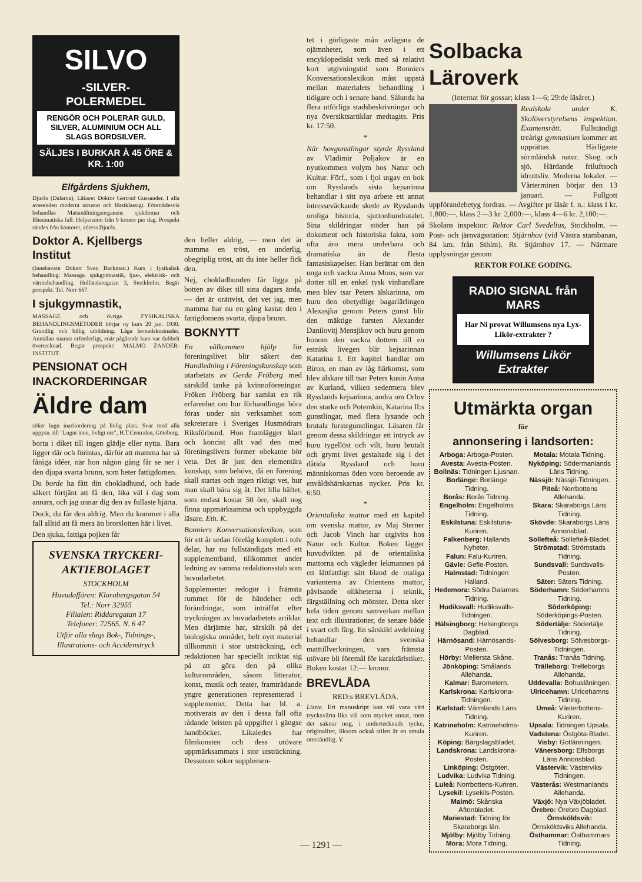SILVO
-SILVER-
POLERMEDEL
RENGÖR OCH POLERAR GULD, SILVER, ALUMINIUM OCH ALL SLAGS BORDSILVER.
SÄLJES I BURKAR À 45 ÖRE & KR. 1:00
Elfgårdens Sjukhem,
Djurås (Dalarna), Läkare: Doktor Gertrud Gussander. I alla avseenden modernt utrustat och förstklassigt. Företrädesvis behandlas Matsmältningsorganens sjukdomar och Rheumatiska fall. Helpension från 9 kronor per dag. Prospekt sändes från kontoret, adress Djurås.
Doktor A. Kjellbergs Institut
(Innehavare Doktor Sven Backman.) Kurs i fysikalisk behandling: Massage, sjukgymnastik, ljus-, elektrisk- och värmebehandling. Holländaregatan 3, Stockholm. Begär prospekt. Tel. Norr 667.
I sjukgymnastik,
MASSAGE och övriga FYSIKALISKA BEHANDLINGSMETODER börjar ny kurs 20 jan. 1930. Grundlig och billig utbildning. Låga levnadskostnader. Anmälan snarast erforderligt, enär pågående kurs var dubbelt övertecknad. Begär prospekt! MALMÖ ZANDER-INSTITUT.
PENSIONAT OCH INACKORDERINGAR
Äldre dam
söker lugn inackordering på livlig plats. Svar med alla uppysn. till "Lugnt inne, livligt ute", H.T.Centralen, Göteborg.
borta i diket till ingen glädje eller nytta. Bara ligger där och förintas, därför att mamma har så fåniga idéer, när hon någon gång får se ner i den djupa svarta brunn, som heter fattigdomen.
Du borde ha fått din chokladhund, och hade säkert förtjänt att få den, lika väl i dag som annars, och jag unnar dig den av fullaste hjärta.
Dock, du får den aldrig. Men du kommer i alla fall alltid att få mera än brorslotten här i livet.
Den sjuka, fattiga pojken får
SVENSKA TRYCKERI-AKTIEBOLAGET
STOCKHOLM
Huvudaffären: Klarabergsgatan 54
Tel.: Norr 32955
Filialen: Riddaregatan 17
Telefoner: 72565. N. 6 47
Utför alla slags Bok-, Tidnings-, Illustrations- och Accidenstryck
den heller aldrig, — men det är mamma en tröst, en underlig, obegriplig tröst, att du inte heller fick den.
Nej, chokladhunden får ligga på botten av diket till sina dagars ända, — det är orättvist, det vet jag, men mamma har nu en gång kastat den i fattigdomens svarta, djupa brunn.
BOKNYTT
En välkommen hjälp för föreningslivet blir säkert den Handledning i Föreningskunskap som utarbetats av Gerda Fröberg med särskild tanke på kvinnoföreningar. Fröken Fröberg har samlat en rik erfarenhet om hur förhandlingar böra föras under sin verksamhet som sekreterare i Sveriges Husmödrars Riksförbund. Hon framlägger klart och koncist allt vad den med föreningslivets former obekante bör veta. Det är just den elementära kunskap, som behövs, då en förening skall startas och ingen riktigt vet, hur man skall bära sig åt. Det lilla häftet, som endast kostar 50 öre, skall nog finna uppmärksamma och uppbyggda läsare. Eth. K.
Bonniers Konversationslexikon, som för ett år sedan förelåg komplett i tolv delar, har nu fullständigats med ett supplementband, tillkommet under ledning av samma redaktionsstab som huvudarbetet.
Supplementet redogör i främsta rummet för de händelser och förändringar, som inträffat efter tryckningen av huvudarbetets artiklar. Men därjämte har, särskilt på det biologiska området, helt nytt material tillkommit i stor utsträckning, och redaktionen har speciellt inriktat sig på att göra den på olika kulturområden, såsom litteratur, konst, musik och teater, framträdande yngre generationen representerad i supplementet. Detta har bl. a. motiverats av den i dessa fall ofta rådande bristen på uppgifter i gängse handböcker. Likaledes har filmkonsten och dess utövare uppmärksammats i stor utsträckning. Dessutom söker supplemen-
tet i görligaste mån avlägsna de ojämnheter, som även i ett encyklopediskt verk med så relativt kort utgivningstid som Bonniers Konversationslexikon måst uppstå mellan materialets behandling i tidigare och i senare band. Sålunda ha flera utförliga stadsbeskrivningar och nya översiktsartiklar medtagits. Pris kr. 17:50.
*
När hovgunstlingar styrde Ryssland av Vladimir Poljakov är en nyutkommen volym hos Natur och Kultur. Förf., som i fjol utgav en bok om Rysslands sista kejsarinna behandlar i sitt nya arbete ett annat intresseväckande skede av Rysslands oroliga historia, sjuttonhundratalet. Sina skildringar stöder han på dokument och historiska fakta, som ofta äro mera underbara och dramatiska än de flesta fantasiskapelser. Han berättar om den unga och vackra Anna Mons, som var dotter till en enkel tysk vinhandlare men blev tsar Peters älskarinna, om huru den obetydlige bagarlärlingen Alexasjka genom Peters gunst blir den mäktige fursten Alexander Danilovitj Mensjikov och huru genom honom den vackra dottern till en estnisk livegen blir kejsarinnan Katarina I. Ett kapitel handlar om Biron, en man av låg härkomst, som blev älskare till tsar Peters kusin Anna av Kurland, vilken sedermera blev Rysslands kejsarinna, andra om Orlov den starke och Potemkin, Katarina II:s gunstlingar, med flera lysande och brutala furstegunstlingar. Läsaren får genom dessa skildringar ett intryck av huru tygellöst och vilt, huru brutalt och grymt livet gestaltade sig i det dåtida Ryssland och huru människornas öden voro beroende av envåldshärskarnas nycker. Pris kr. 6:50.
*
Orientaliska mattor med ett kapitel om svenska mattor, av Maj Sterner och Jacob Vinch har utgivits hos Natur och Kultur. Boken lägger huvudvikten på de orientaliska mattorna och vägleder lekmannen på ett lättfattligt sätt bland de otaliga varianterna av Orientens mattor, påvisande olikheterna i teknik, färgställning och mönster. Detta sker hela tiden genom samverkan mellan text och illustrationer, de senare både i svart och färg. En särskild avdelning behandlar den svenska matttillverkningen, vars främsta utövare bli föremål för karaktäristiker. Boken kostar 12:— kronor.
BREVLÅDA
RED:s BREVLÅDA.
Lizzie. Ert manuskript kan väl vara värt trycksvärta lika väl som mycket annat, men det saknar nog, i undertecknads tycke, originalitet, liksom också stilen är en smula omständlig. V.
Solbacka Läroverk
(Internat för gossar; klass 1—6; 29:de läsåret.)
Realskola under K. Skolöverstyrelsens inspektion. Examensrätt. Fullständigt treårigt gymnasium kommer att upprättas. Härligaste sörmländsk natur. Skog och sjö. Härdande friluftsoch idrottsliv. Moderna lokaler. — Vårterminen börjar den 13 januari. — Fullgott uppförandebetyg fordras. — Avgifter pr läsår f. n.: klass I kr. 1,800:—, klass 2—3 kr. 2,000:—, klass 4—6 kr. 2,100:—.
Skolans inspektor: Rektor Carl Svedelius, Stockholm. — Post- och järnvägsstation: Stjärnhov (vid Västra stambanan, 84 km. från Sthlm). Rt. Stjärnhov 17. — Närmare upplysningar genom
REKTOR FOLKE GODING.
RADIO SIGNAL från MARS
Har Ni provat Willumsens nya Lyx-Likör-extrakter ?
Willumsens Likör Extrakter
Utmärkta organ
för
annonsering i landsorten:
Arboga: Arboga-Posten.
Avesta: Avesta-Posten.
Bollnäs: Tidningen Ljusnan.
Borlänge: Borlänge Tidning.
Borås: Borås Tidning.
Engelholm: Engelholms Tidning.
Eskilstuna: Eskilstuna-Kuriren.
Falkenberg: Hallands Nyheter.
Falun: Falu-Kuriren.
Gävle: Gefle-Posten.
Halmstad: Tidningen Halland.
Hedemora: Södra Dalarnes Tidning.
Hudiksvall: Hudiksvalls-Tidningen.
Hälsingborg: Helsingborgs Dagblad.
Härnösand: Härnösands-Posten.
Hörby: Mellersta Skåne.
Jönköping: Smålands Allehanda.
Kalmar: Barometern.
Karlskrona: Karlskrona-Tidningen.
Karlstad: Värmlands Läns Tidning.
Katrineholm: Katrineholms-Kuriren.
Köping: Bärgslagsbladet.
Landskrona: Landskrona-Posten.
Linköping: Östgöten.
Ludvika: Ludvika Tidning.
Luleå: Norrbottens-Kuriren.
Lysekil: Lysekils-Posten.
Malmö: Skånska Aftonbladet.
Mariestad: Tidning för Skaraborgs län.
Mjölby: Mjölby Tidning.
Mora: Mora Tidning.
Motala: Motala Tidning.
Nyköping: Södermanlands Läns Tidning.
Nässjö: Nässjö-Tidningen.
Piteå: Norrbottens Allehanda.
Skara: Skaraborgs Läns Tidning.
Skövde: Skaraborgs Läns Annonsblad.
Sollefteå: Sollefteå-Bladet.
Strömstad: Strömstads Tidning.
Sundsvall: Sundsvalls-Posten.
Säter: Säters Tidning.
Söderhamn: Söderhamns Tidning.
Söderköping: Söderköpings-Posten.
Södertälje: Södertälje Tidning.
Sölvesborg: Sölvesborgs-Tidningen.
Tranås: Tranås Tidning.
Trälleborg: Trelleborgs Allehanda.
Uddevalla: Bohusläningen.
Ulricehamn: Ulricehamns Tidning.
Umeå: Västerbottens-Kuriren.
Upsala: Tidningen Upsala.
Vadstena: Östgöta-Bladet.
Visby: Gotlänningen.
Vänersborg: Elfsborgs Läns Annonsblad.
Västervik: Västerviks-Tidningen.
Västerås: Westmanlands Allehanda.
Växjö: Nya Växjöbladet.
Örebro: Örebro Dagblad.
Örnsköldsvik: Örnsköldsviks Allehanda.
Östhammar: Östhammars Tidning.
— 1291 —